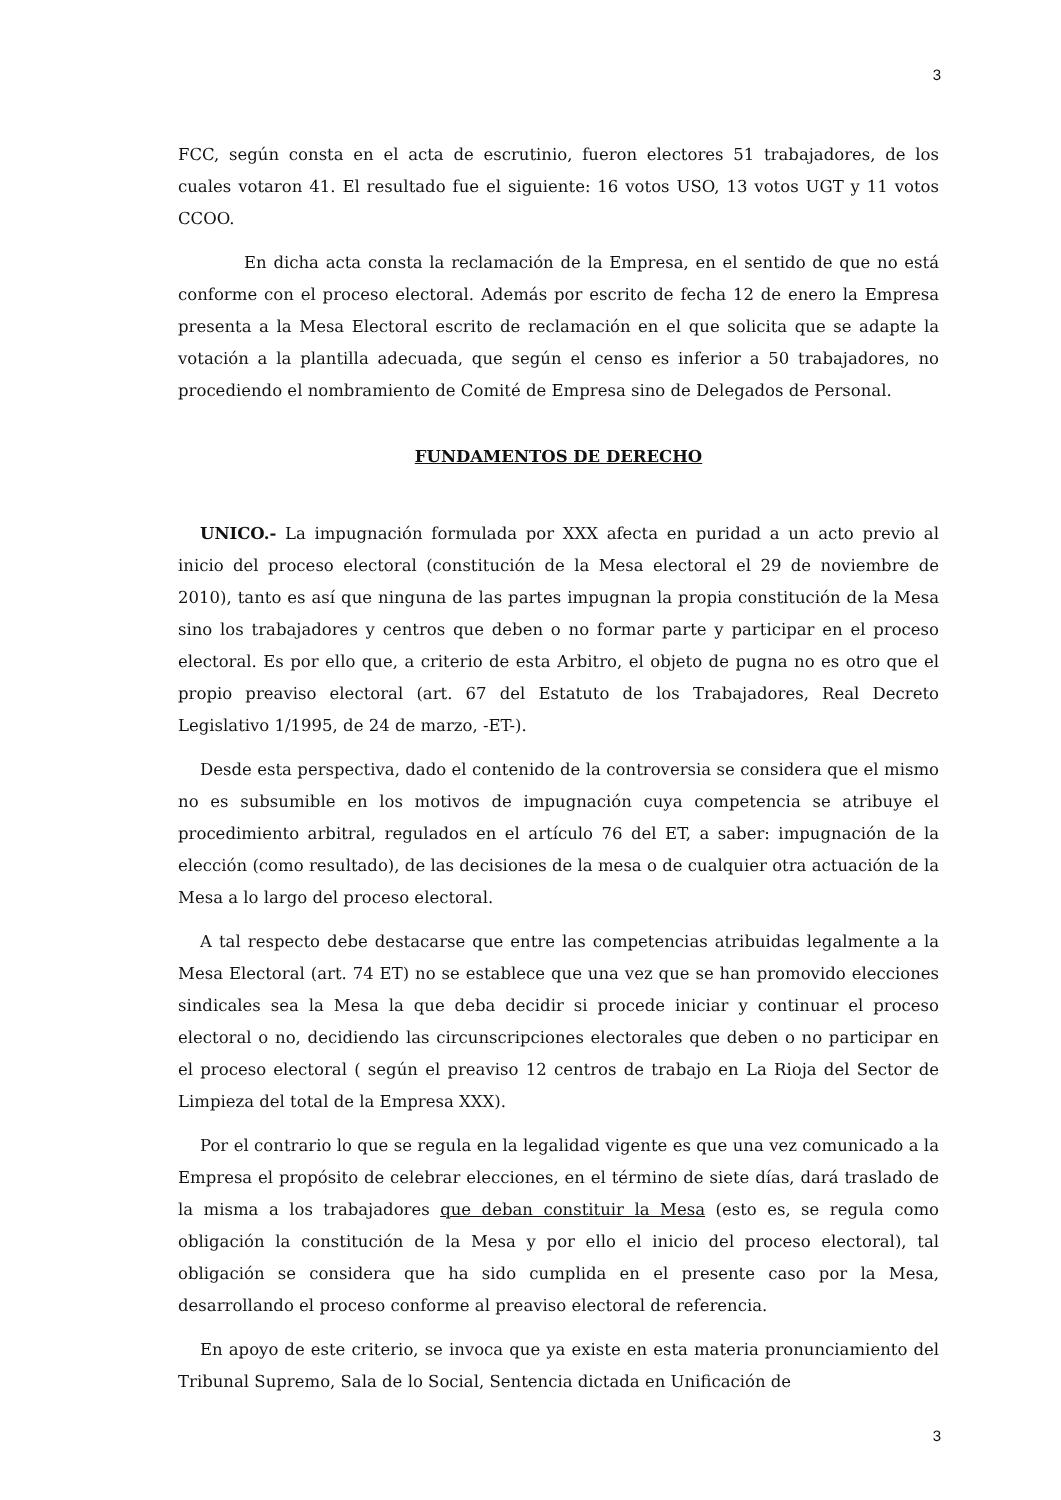3
FCC, según consta en el acta de escrutinio, fueron electores 51 trabajadores, de los cuales votaron 41. El resultado fue el siguiente: 16 votos USO, 13 votos UGT y 11 votos CCOO.
En dicha acta consta la reclamación de la Empresa, en el sentido de que no está conforme con el proceso electoral. Además por escrito de fecha 12 de enero la Empresa presenta a la Mesa Electoral escrito de reclamación en el que solicita que se adapte la votación a la plantilla adecuada, que según el censo es inferior a 50 trabajadores, no procediendo el nombramiento de Comité de Empresa sino de Delegados de Personal.
FUNDAMENTOS DE DERECHO
UNICO.- La impugnación formulada por XXX afecta en puridad a un acto previo al inicio del proceso electoral (constitución de la Mesa electoral el 29 de noviembre de 2010), tanto es así que ninguna de las partes impugnan la propia constitución de la Mesa sino los trabajadores y centros que deben o no formar parte y participar en el proceso electoral. Es por ello que, a criterio de esta Arbitro, el objeto de pugna no es otro que el propio preaviso electoral (art. 67 del Estatuto de los Trabajadores, Real Decreto Legislativo 1/1995, de 24 de marzo, -ET-).
Desde esta perspectiva, dado el contenido de la controversia se considera que el mismo no es subsumible en los motivos de impugnación cuya competencia se atribuye el procedimiento arbitral, regulados en el artículo 76 del ET, a saber: impugnación de la elección (como resultado), de las decisiones de la mesa o de cualquier otra actuación de la Mesa a lo largo del proceso electoral.
A tal respecto debe destacarse que entre las competencias atribuidas legalmente a la Mesa Electoral (art. 74 ET) no se establece que una vez que se han promovido elecciones sindicales sea la Mesa la que deba decidir si procede iniciar y continuar el proceso electoral o no, decidiendo las circunscripciones electorales que deben o no participar en el proceso electoral ( según el preaviso 12 centros de trabajo en La Rioja del Sector de Limpieza del total de la Empresa XXX).
Por el contrario lo que se regula en la legalidad vigente es que una vez comunicado a la Empresa el propósito de celebrar elecciones, en el término de siete días, dará traslado de la misma a los trabajadores que deban constituir la Mesa (esto es, se regula como obligación la constitución de la Mesa y por ello el inicio del proceso electoral), tal obligación se considera que ha sido cumplida en el presente caso por la Mesa, desarrollando el proceso conforme al preaviso electoral de referencia.
En apoyo de este criterio, se invoca que ya existe en esta materia pronunciamiento del Tribunal Supremo, Sala de lo Social, Sentencia dictada en Unificación de
3